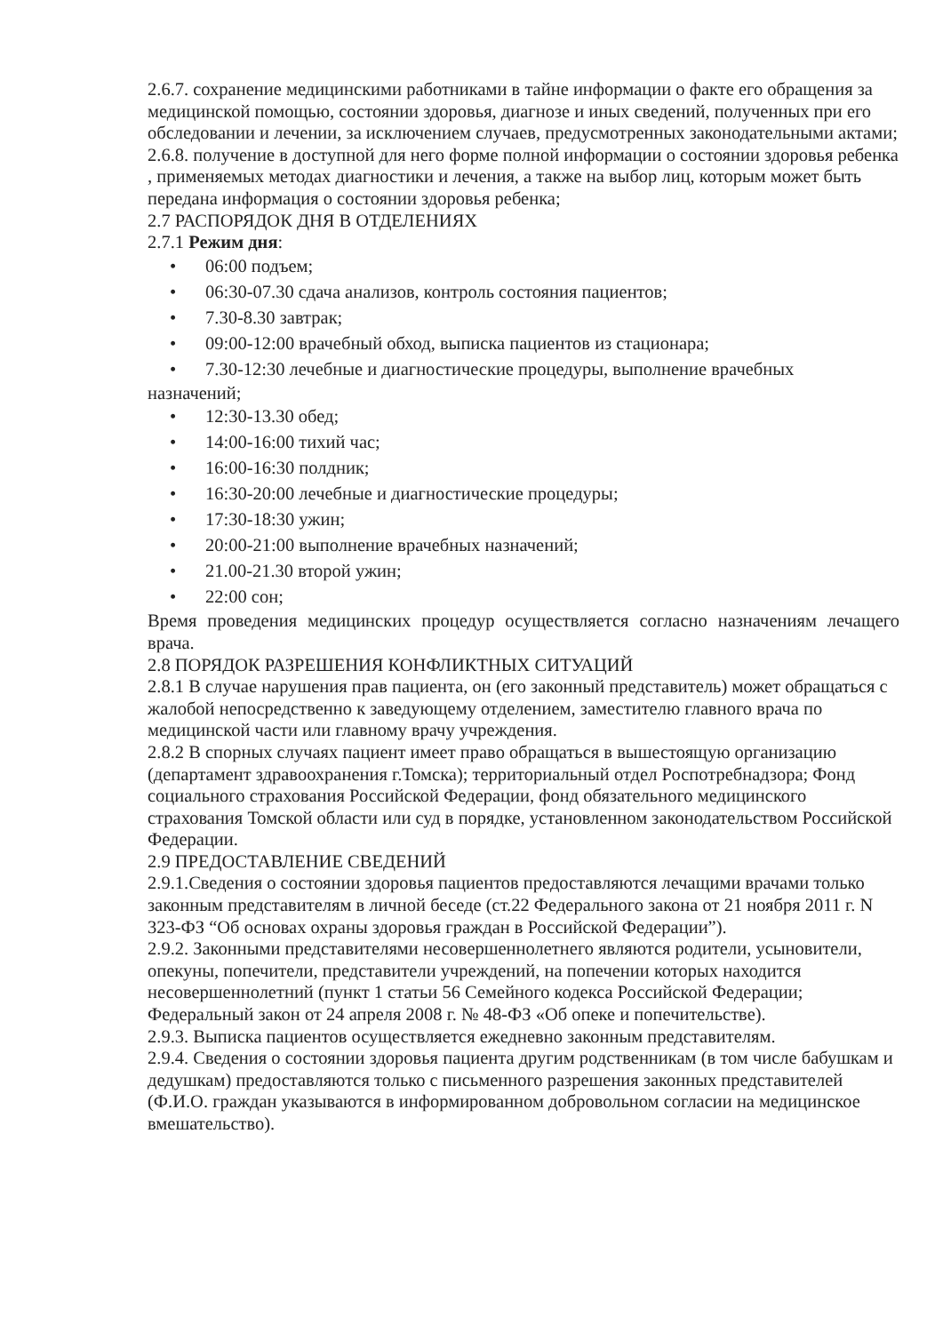2.6.7. сохранение медицинскими работниками в тайне информации о факте его обращения за медицинской помощью, состоянии здоровья, диагнозе и иных сведений, полученных при его обследовании и лечении, за исключением случаев, предусмотренных законодательными актами;
2.6.8. получение в доступной для него форме полной информации о состоянии здоровья ребенка , применяемых методах диагностики и лечения, а также на выбор лиц, которым может быть передана информация о состоянии здоровья ребенка;
2.7 РАСПОРЯДОК ДНЯ В ОТДЕЛЕНИЯХ
2.7.1 Режим дня:
• 06:00 подъем;
• 06:30-07.30 сдача анализов, контроль состояния пациентов;
• 7.30-8.30 завтрак;
• 09:00-12:00 врачебный обход, выписка пациентов из стационара;
• 7.30-12:30 лечебные и диагностические процедуры, выполнение врачебных
назначений;
• 12:30-13.30 обед;
• 14:00-16:00 тихий час;
• 16:00-16:30 полдник;
• 16:30-20:00 лечебные и диагностические процедуры;
• 17:30-18:30 ужин;
• 20:00-21:00 выполнение врачебных назначений;
• 21.00-21.30 второй ужин;
• 22:00 сон;
Время проведения медицинских процедур осуществляется согласно назначениям лечащего врача.
2.8 ПОРЯДОК РАЗРЕШЕНИЯ КОНФЛИКТНЫХ СИТУАЦИЙ
2.8.1 В случае нарушения прав пациента, он (его законный представитель) может обращаться с жалобой непосредственно к заведующему отделением, заместителю главного врача по медицинской части или главному врачу учреждения.
2.8.2 В спорных случаях пациент имеет право обращаться в вышестоящую организацию (департамент здравоохранения г.Томска); территориальный отдел Роспотребнадзора; Фонд социального страхования Российской Федерации, фонд обязательного медицинского страхования Томской области или суд в порядке, установленном законодательством Российской Федерации.
2.9 ПРЕДОСТАВЛЕНИЕ СВЕДЕНИЙ
2.9.1.Сведения о состоянии здоровья пациентов предоставляются лечащими врачами только законным представителям в личной беседе (ст.22 Федерального закона от 21 ноября 2011 г. N 323-ФЗ “Об основах охраны здоровья граждан в Российской Федерации”).
2.9.2. Законными представителями несовершеннолетнего являются родители, усыновители, опекуны, попечители, представители учреждений, на попечении которых находится несовершеннолетний (пункт 1 статьи 56 Семейного кодекса Российской Федерации; Федеральный закон от 24 апреля 2008 г. № 48-ФЗ «Об опеке и попечительстве).
2.9.3. Выписка пациентов осуществляется ежедневно законным представителям.
2.9.4. Сведения о состоянии здоровья пациента другим родственникам (в том числе бабушкам и дедушкам) предоставляются только с письменного разрешения законных представителей (Ф.И.О. граждан указываются в информированном добровольном согласии на медицинское вмешательство).